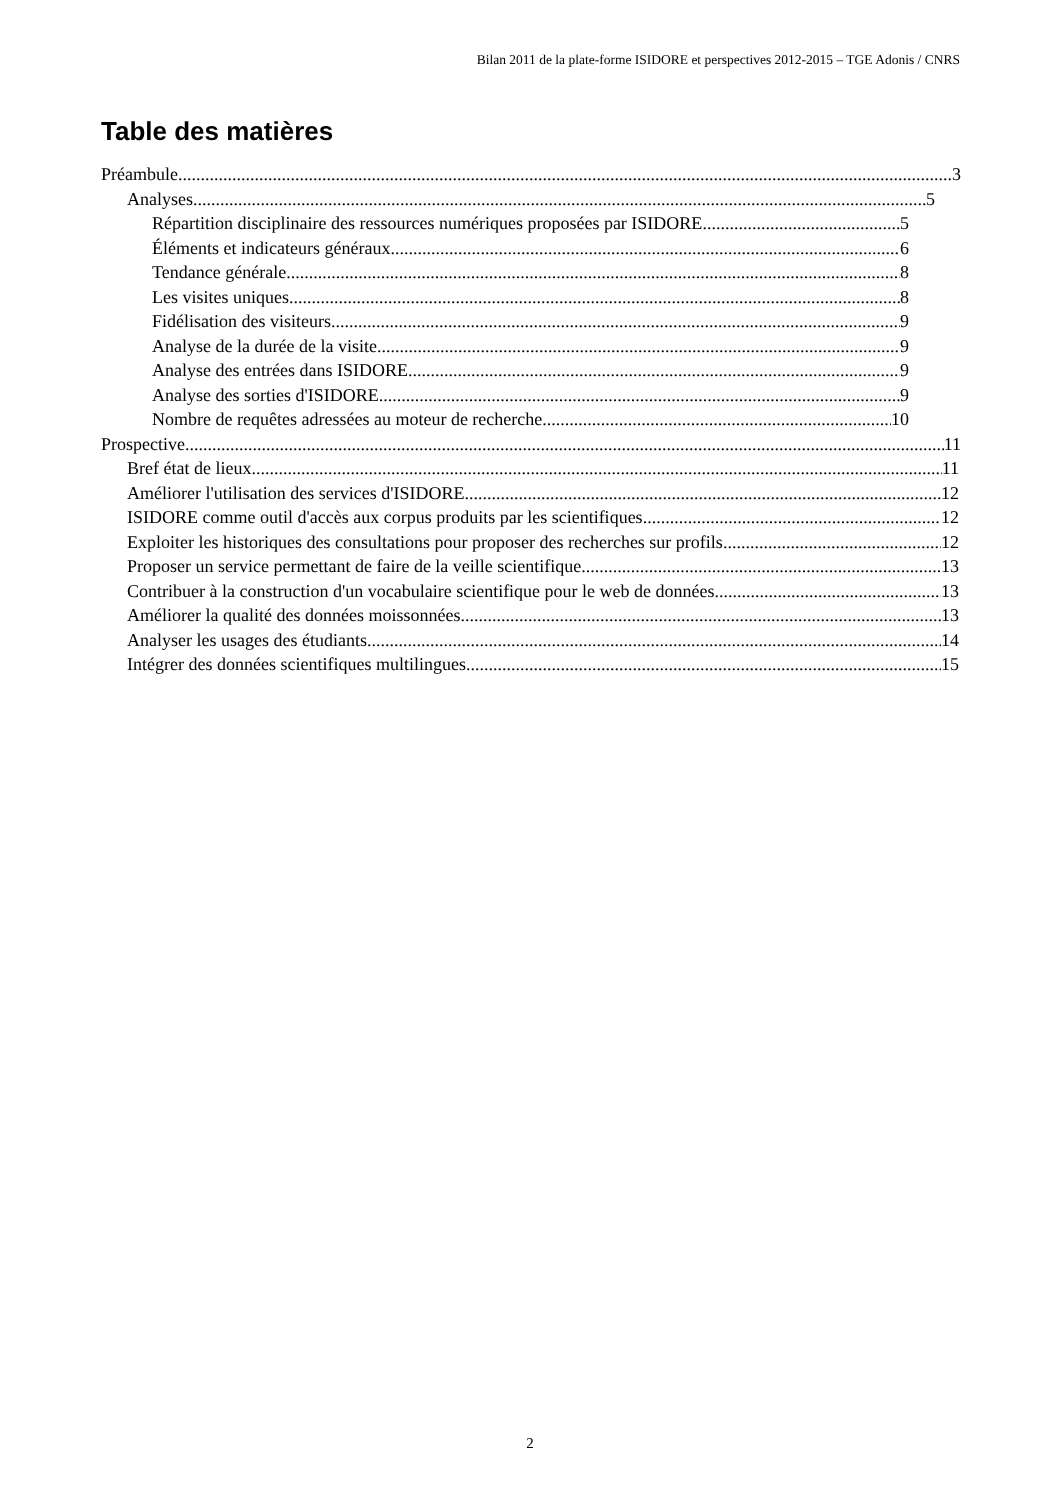Bilan 2011 de la plate-forme ISIDORE et perspectives 2012-2015 – TGE Adonis / CNRS
Table des matières
Préambule 3
Analyses 5
Répartition disciplinaire des ressources numériques proposées par ISIDORE 5
Éléments et indicateurs généraux 6
Tendance générale 8
Les visites uniques 8
Fidélisation des visiteurs 9
Analyse de la durée de la visite 9
Analyse des entrées dans ISIDORE 9
Analyse des sorties d'ISIDORE 9
Nombre de requêtes adressées au moteur de recherche 10
Prospective 11
Bref état de lieux 11
Améliorer l'utilisation des services d'ISIDORE 12
ISIDORE comme outil d'accès aux corpus produits par les scientifiques 12
Exploiter les historiques des consultations pour proposer des recherches sur profils 12
Proposer un service permettant de faire de la veille scientifique 13
Contribuer à la construction d'un vocabulaire scientifique pour le web de données 13
Améliorer la qualité des données moissonnées 13
Analyser les usages des étudiants 14
Intégrer des données scientifiques multilingues 15
2